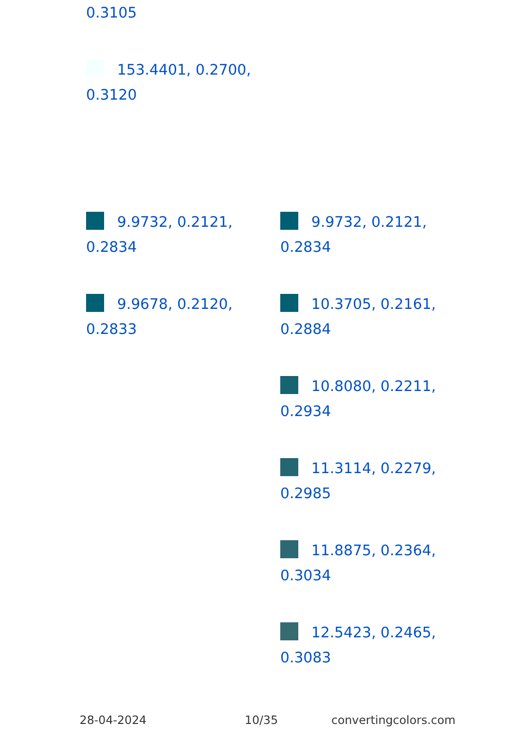0.3105
153.4401, 0.2700, 0.3120
9.9732, 0.2121, 0.2834
9.9732, 0.2121, 0.2834
9.9678, 0.2120, 0.2833
10.3705, 0.2161, 0.2884
10.8080, 0.2211, 0.2934
11.3114, 0.2279, 0.2985
11.8875, 0.2364, 0.3034
12.5423, 0.2465, 0.3083
28-04-2024 10/35 convertingcolors.com